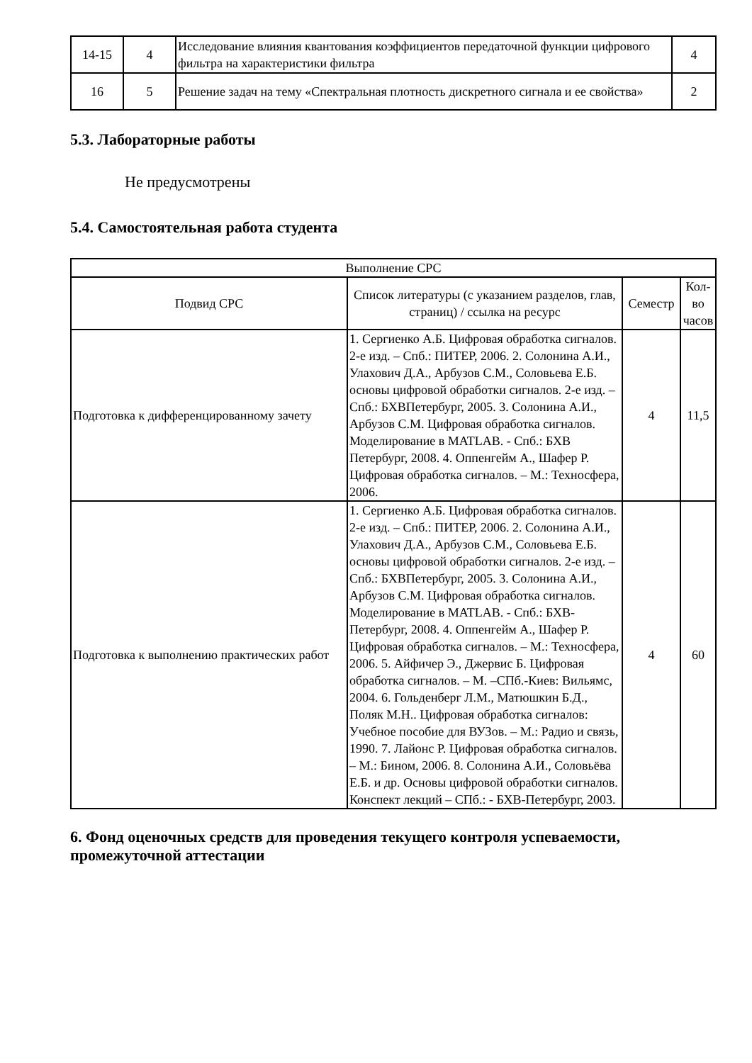| 14-15 | 4 | Исследование влияния квантования коэффициентов передаточной функции цифрового фильтра на характеристики фильтра | 4 |
| 16 | 5 | Решение задач на тему «Спектральная плотность дискретного сигнала и ее свойства» | 2 |
5.3. Лабораторные работы
Не предусмотрены
5.4. Самостоятельная работа студента
| Выполнение СРС | | | |
| Подвид СРС | Список литературы (с указанием разделов, глав, страниц) / ссылка на ресурс | Семестр | Кол-во часов |
| Подготовка к дифференцированному зачету | 1. Сергиенко А.Б. Цифровая обработка сигналов. 2-е изд. – Спб.: ПИТЕР, 2006. 2. Солонина А.И., Улахович Д.А., Арбузов С.М., Соловьева Е.Б. основы цифровой обработки сигналов. 2-е изд. – Спб.: БХВПетербург, 2005. 3. Солонина А.И., Арбузов С.М. Цифровая обработка сигналов. Моделирование в MATLAB. - Спб.: БХВ Петербург, 2008. 4. Оппенгейм А., Шафер Р. Цифровая обработка сигналов. – М.: Техносфера, 2006. | 4 | 11,5 |
| Подготовка к выполнению практических работ | 1. Сергиенко А.Б. Цифровая обработка сигналов. 2-е изд. – Спб.: ПИТЕР, 2006. 2. Солонина А.И., Улахович Д.А., Арбузов С.М., Соловьева Е.Б. основы цифровой обработки сигналов. 2-е изд. – Спб.: БХВПетербург, 2005. 3. Солонина А.И., Арбузов С.М. Цифровая обработка сигналов. Моделирование в MATLAB. - Спб.: БХВ-Петербург, 2008. 4. Оппенгейм А., Шафер Р. Цифровая обработка сигналов. – М.: Техносфера, 2006. 5. Айфичер Э., Джервис Б. Цифровая обработка сигналов. – М. –СПб.-Киев: Вильямс, 2004. 6. Гольденберг Л.М., Матюшкин Б.Д., Поляк М.Н.. Цифровая обработка сигналов: Учебное пособие для ВУЗов. – М.: Радио и связь, 1990. 7. Лайонс Р. Цифровая обработка сигналов. – М.: Бином, 2006. 8. Солонина А.И., Соловьёва Е.Б. и др. Основы цифровой обработки сигналов. Конспект лекций – СПб.: - БХВ-Петербург, 2003. | 4 | 60 |
6. Фонд оценочных средств для проведения текущего контроля успеваемости, промежуточной аттестации